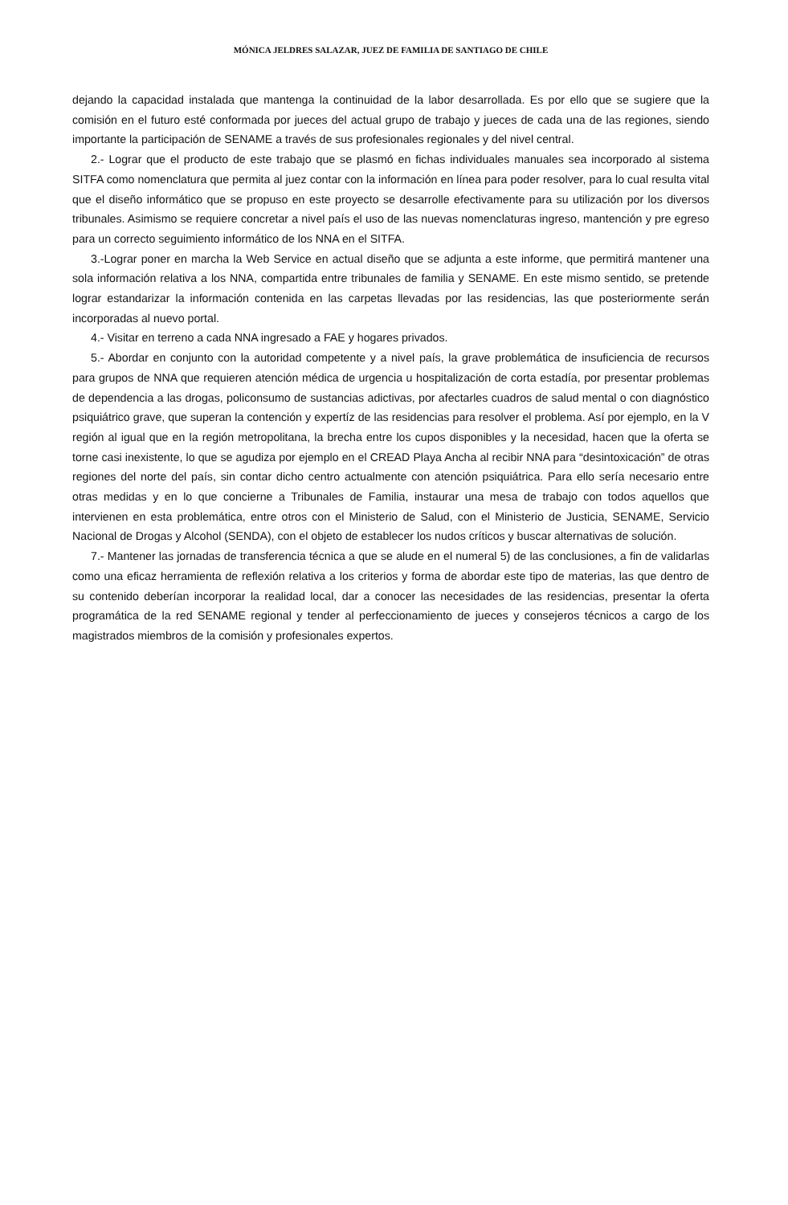MÓNICA JELDRES SALAZAR, JUEZ DE FAMILIA DE SANTIAGO DE CHILE
dejando la capacidad instalada que mantenga la continuidad de la labor desarrollada. Es por ello que se sugiere que la comisión en el futuro esté conformada por jueces del actual grupo de trabajo y jueces de cada una de las regiones, siendo importante la participación de SENAME a través de sus profesionales regionales y del nivel central.
2.- Lograr que el producto de este trabajo que se plasmó en fichas individuales manuales sea incorporado al sistema SITFA como nomenclatura que permita al juez contar con la información en línea para poder resolver, para lo cual resulta vital que el diseño informático que se propuso en este proyecto se desarrolle efectivamente para su utilización por los diversos tribunales. Asimismo se requiere concretar a nivel país el uso de las nuevas nomenclaturas ingreso, mantención y pre egreso para un correcto seguimiento informático de los NNA en el SITFA.
3.-Lograr poner en marcha la Web Service en actual diseño que se adjunta a este informe, que permitirá mantener una sola información relativa a los NNA, compartida entre tribunales de familia y SENAME. En este mismo sentido, se pretende lograr estandarizar la información contenida en las carpetas llevadas por las residencias, las que posteriormente serán incorporadas al nuevo portal.
4.- Visitar en terreno a cada NNA ingresado a FAE y hogares privados.
5.- Abordar en conjunto con la autoridad competente y a nivel país, la grave problemática de insuficiencia de recursos para grupos de NNA que requieren atención médica de urgencia u hospitalización de corta estadía, por presentar problemas de dependencia a las drogas, policonsumo de sustancias adictivas, por afectarles cuadros de salud mental o con diagnóstico psiquiátrico grave, que superan la contención y expertíz de las residencias para resolver el problema. Así por ejemplo, en la V región al igual que en la región metropolitana, la brecha entre los cupos disponibles y la necesidad, hacen que la oferta se torne casi inexistente, lo que se agudiza por ejemplo en el CREAD Playa Ancha al recibir NNA para “desintoxicación” de otras regiones del norte del país, sin contar dicho centro actualmente con atención psiquiátrica. Para ello sería necesario entre otras medidas y en lo que concierne a Tribunales de Familia, instaurar una mesa de trabajo con todos aquellos que intervienen en esta problemática, entre otros con el Ministerio de Salud, con el Ministerio de Justicia, SENAME, Servicio Nacional de Drogas y Alcohol (SENDA), con el objeto de establecer los nudos críticos y buscar alternativas de solución.
7.- Mantener las jornadas de transferencia técnica a que se alude en el numeral 5) de las conclusiones, a fin de validarlas como una eficaz herramienta de reflexión relativa a los criterios y forma de abordar este tipo de materias, las que dentro de su contenido deberían incorporar la realidad local, dar a conocer las necesidades de las residencias, presentar la oferta programática de la red SENAME regional y tender al perfeccionamiento de jueces y consejeros técnicos a cargo de los magistrados miembros de la comisión y profesionales expertos.